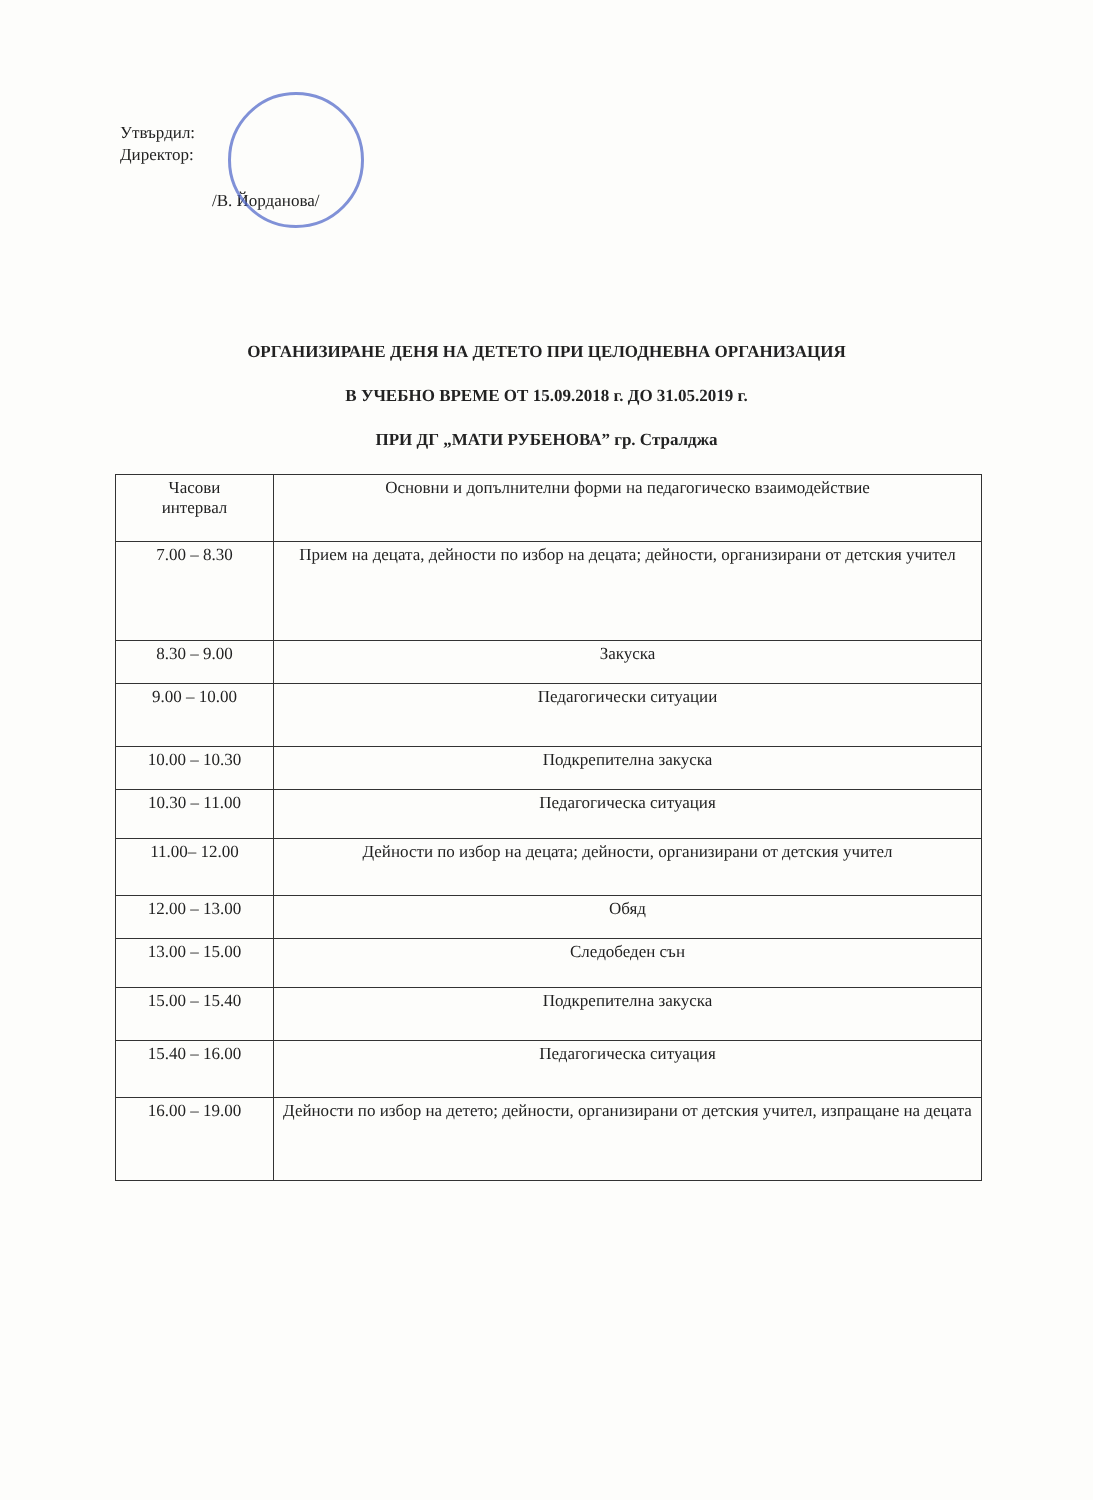Утвърдил:
Директор:
/В. Йорданова/
ОРГАНИЗИРАНЕ ДЕНЯ НА ДЕТЕТО ПРИ ЦЕЛОДНЕВНА ОРГАНИЗАЦИЯ
В УЧЕБНО ВРЕМЕ ОТ 15.09.2018 г. ДО 31.05.2019 г.
ПРИ ДГ „МАТИ РУБЕНОВА” гр. Стралджа
| Часови интервал | Основни и допълнителни форми на педагогическо взаимодействие |
| --- | --- |
| 7.00 – 8.30 | Прием на децата, дейности по избор на децата; дейности, организирани от детския учител |
| 8.30 – 9.00 | Закуска |
| 9.00 – 10.00 | Педагогически ситуации |
| 10.00 – 10.30 | Подкрепителна закуска |
| 10.30 – 11.00 | Педагогическа ситуация |
| 11.00– 12.00 | Дейности по избор на децата; дейности, организирани от детския учител |
| 12.00 – 13.00 | Обяд |
| 13.00 – 15.00 | Следобеден сън |
| 15.00 – 15.40 | Подкрепителна закуска |
| 15.40 – 16.00 | Педагогическа ситуация |
| 16.00 – 19.00 | Дейности по избор на детето; дейности, организирани от детския учител, изпращане на децата |